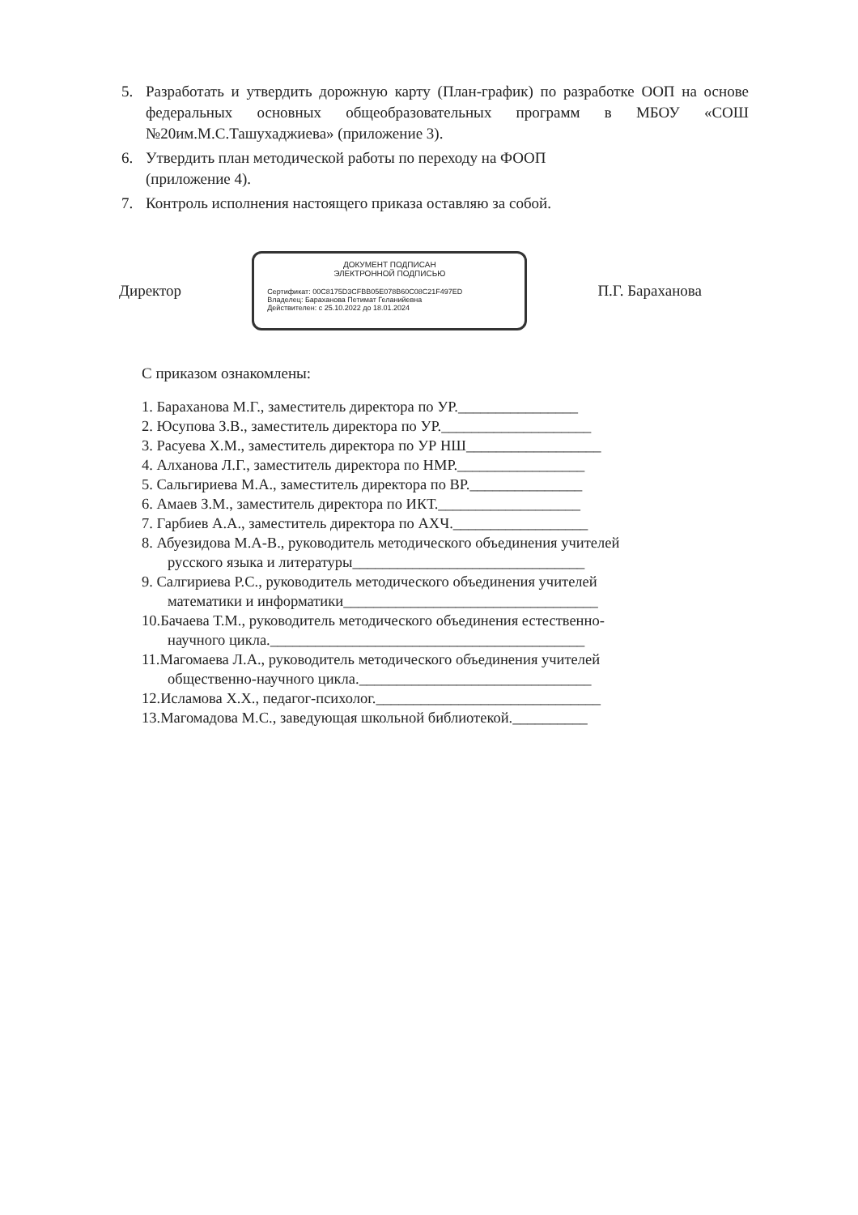5. Разработать и утвердить дорожную карту (План-график) по разработке ООП на основе федеральных основных общеобразовательных программ в МБОУ «СОШ №20им.М.С.Ташухаджиева» (приложение 3).
6. Утвердить план методической работы по переходу на ФООП
(приложение 4).
7. Контроль исполнения настоящего приказа оставляю за собой.
Директор
ДОКУМЕНТ ПОДПИСАН
ЭЛЕКТРОННОЙ ПОДПИСЬЮ
Сертификат: 00C8175D3CFBB05E078B60C08C21F497ED
Владелец: Бараханова Петимат Геланийевна
Действителен: с 25.10.2022 до 18.01.2024
П.Г. Бараханова
С приказом ознакомлены:
1. Бараханова М.Г., заместитель директора по УР.________________
2. Юсупова З.В., заместитель директора по УР.____________________
3. Расуева Х.М., заместитель директора по УР НШ__________________
4. Алханова Л.Г., заместитель директора по НМР._________________
5. Сальгириева М.А., заместитель директора по ВР._______________
6. Амаев З.М., заместитель директора по ИКТ.___________________
7. Гарбиев А.А., заместитель директора по АХЧ.__________________
8. Абуезидова М.А-В., руководитель методического объединения учителей
русского языка и литературы_______________________________
9. Салгириева Р.С., руководитель методического объединения учителей
математики и информатики__________________________________
10.Бачаева Т.М., руководитель методического объединения естественно-
научного цикла.__________________________________________
11.Магомаева Л.А., руководитель методического объединения учителей
общественно-научного цикла._______________________________
12.Исламова Х.Х., педагог-психолог.______________________________
13.Магомадова М.С., заведующая школьной библиотекой.__________